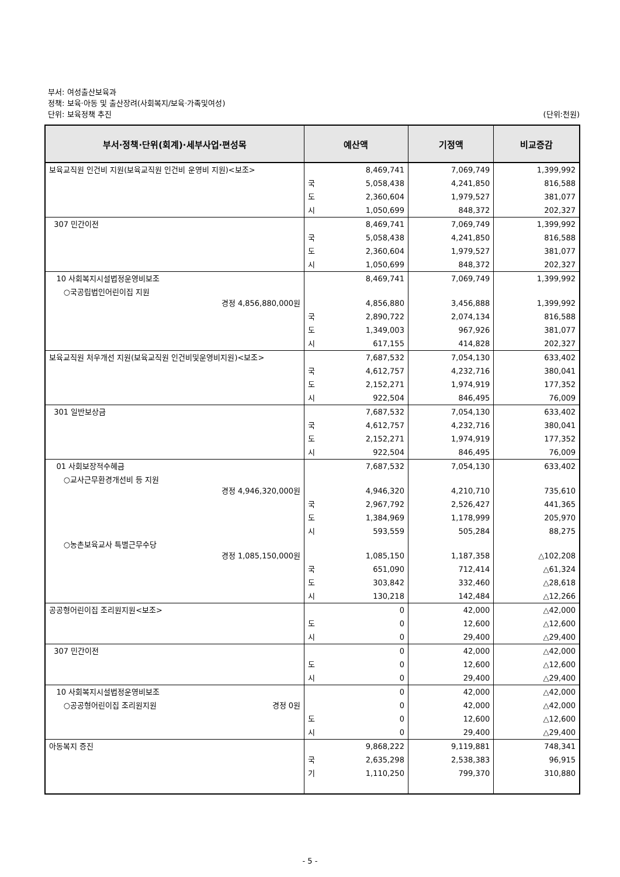부서: 여성출산보육과
정책: 보육·아동 및 출산장려(사회복지/보육·가족및여성)
단위: 보육정책 추진 (단위:천원)
| 부서·정책·단위(회계)·세부사업·편성목 | 예산액 | | 기정액 | 비교증감 |
| --- | --- | --- | --- | --- |
| 보육교직원 인건비 지원(보육교직원 인건비 운영비 지원)<보조> | | 8,469,741 | 7,069,749 | 1,399,992 |
| | 국 | 5,058,438 | 4,241,850 | 816,588 |
| | 도 | 2,360,604 | 1,979,527 | 381,077 |
| | 시 | 1,050,699 | 848,372 | 202,327 |
| 307 민간이전 | | 8,469,741 | 7,069,749 | 1,399,992 |
| | 국 | 5,058,438 | 4,241,850 | 816,588 |
| | 도 | 2,360,604 | 1,979,527 | 381,077 |
| | 시 | 1,050,699 | 848,372 | 202,327 |
| 10 사회복지시설법정운영비보조 | | 8,469,741 | 7,069,749 | 1,399,992 |
| ○국공립법인어린이집 지원 경정 4,856,880,000원 | | 4,856,880 | 3,456,888 | 1,399,992 |
| | 국 | 2,890,722 | 2,074,134 | 816,588 |
| | 도 | 1,349,003 | 967,926 | 381,077 |
| | 시 | 617,155 | 414,828 | 202,327 |
| 보육교직원 처우개선 지원(보육교직원 인건비및운영비지원)<보조> | | 7,687,532 | 7,054,130 | 633,402 |
| | 국 | 4,612,757 | 4,232,716 | 380,041 |
| | 도 | 2,152,271 | 1,974,919 | 177,352 |
| | 시 | 922,504 | 846,495 | 76,009 |
| 301 일반보상금 | | 7,687,532 | 7,054,130 | 633,402 |
| | 국 | 4,612,757 | 4,232,716 | 380,041 |
| | 도 | 2,152,271 | 1,974,919 | 177,352 |
| | 시 | 922,504 | 846,495 | 76,009 |
| 01 사회보장적수혜금 | | 7,687,532 | 7,054,130 | 633,402 |
| ○교사근무환경개선비 등 지원 경정 4,946,320,000원 | | 4,946,320 | 4,210,710 | 735,610 |
| | 국 | 2,967,792 | 2,526,427 | 441,365 |
| | 도 | 1,384,969 | 1,178,999 | 205,970 |
| | 시 | 593,559 | 505,284 | 88,275 |
| ○농촌보육교사 특별근무수당 경정 1,085,150,000원 | | 1,085,150 | 1,187,358 | △102,208 |
| | 국 | 651,090 | 712,414 | △61,324 |
| | 도 | 303,842 | 332,460 | △28,618 |
| | 시 | 130,218 | 142,484 | △12,266 |
| 공공형어린이집 조리원지원<보조> | | 0 | 42,000 | △42,000 |
| | 도 | 0 | 12,600 | △12,600 |
| | 시 | 0 | 29,400 | △29,400 |
| 307 민간이전 | | 0 | 42,000 | △42,000 |
| | 도 | 0 | 12,600 | △12,600 |
| | 시 | 0 | 29,400 | △29,400 |
| 10 사회복지시설법정운영비보조 | | 0 | 42,000 | △42,000 |
| ○공공형어린이집 조리원지원 경정 0원 | | 0 | 42,000 | △42,000 |
| | 도 | 0 | 12,600 | △12,600 |
| | 시 | 0 | 29,400 | △29,400 |
| 아동복지 증진 | | 9,868,222 | 9,119,881 | 748,341 |
| | 국 | 2,635,298 | 2,538,383 | 96,915 |
| | 기 | 1,110,250 | 799,370 | 310,880 |
- 5 -